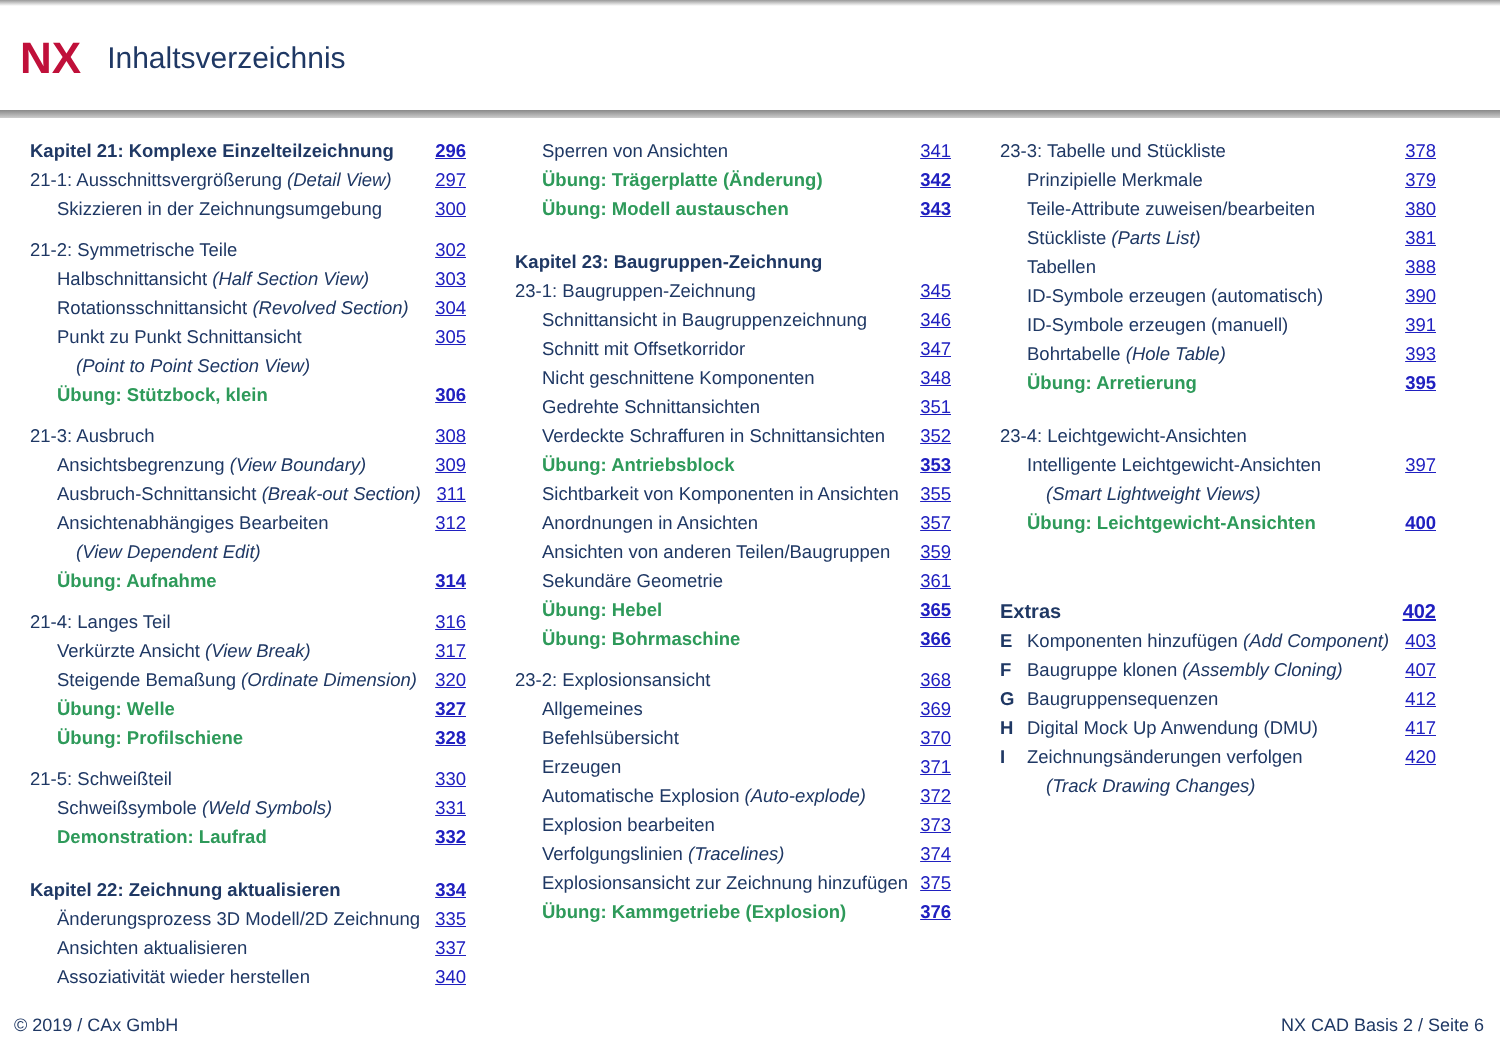NX Inhaltsverzeichnis
Kapitel 21: Komplexe Einzelteilzeichnung 296
21-1: Ausschnittsvergrößerung (Detail View) 297
Skizzieren in der Zeichnungsumgebung 300
21-2: Symmetrische Teile 302
Halbschnittansicht (Half Section View) 303
Rotationsschnittansicht (Revolved Section) 304
Punkt zu Punkt Schnittansicht 305
(Point to Point Section View)
Übung: Stützbock, klein 306
21-3: Ausbruch 308
Ansichtsbegrenzung (View Boundary) 309
Ausbruch-Schnittansicht (Break-out Section) 311
Ansichtenabhängiges Bearbeiten 312
(View Dependent Edit)
Übung: Aufnahme 314
21-4: Langes Teil 316
Verkürzte Ansicht (View Break) 317
Steigende Bemaßung (Ordinate Dimension) 320
Übung: Welle 327
Übung: Profilschiene 328
21-5: Schweißteil 330
Schweißsymbole (Weld Symbols) 331
Demonstration: Laufrad 332
Kapitel 22: Zeichnung aktualisieren 334
Änderungsprozess 3D Modell/2D Zeichnung 335
Ansichten aktualisieren 337
Assoziativität wieder herstellen 340
Sperren von Ansichten 341
Übung: Trägerplatte (Änderung) 342
Übung: Modell austauschen 343
Kapitel 23: Baugruppen-Zeichnung
23-1: Baugruppen-Zeichnung 345
Schnittansicht in Baugruppenzeichnung 346
Schnitt mit Offsetkorridor 347
Nicht geschnittene Komponenten 348
Gedrehte Schnittansichten 351
Verdeckte Schraffuren in Schnittansichten 352
Übung: Antriebsblock 353
Sichtbarkeit von Komponenten in Ansichten 355
Anordnungen in Ansichten 357
Ansichten von anderen Teilen/Baugruppen 359
Sekundäre Geometrie 361
Übung: Hebel 365
Übung: Bohrmaschine 366
23-2: Explosionsansicht 368
Allgemeines 369
Befehlsübersicht 370
Erzeugen 371
Automatische Explosion (Auto-explode) 372
Explosion bearbeiten 373
Verfolgungslinien (Tracelines) 374
Explosionsansicht zur Zeichnung hinzufügen 375
Übung: Kammgetriebe (Explosion) 376
23-3: Tabelle und Stückliste 378
Prinzipielle Merkmale 379
Teile-Attribute zuweisen/bearbeiten 380
Stückliste (Parts List) 381
Tabellen 388
ID-Symbole erzeugen (automatisch) 390
ID-Symbole erzeugen (manuell) 391
Bohrtabelle (Hole Table) 393
Übung: Arretierung 395
23-4: Leichtgewicht-Ansichten
Intelligente Leichtgewicht-Ansichten 397
(Smart Lightweight Views)
Übung: Leichtgewicht-Ansichten 400
Extras 402
E Komponenten hinzufügen (Add Component) 403
F Baugruppe klonen (Assembly Cloning) 407
G Baugruppensequenzen 412
H Digital Mock Up Anwendung (DMU) 417
I Zeichnungsänderungen verfolgen 420
(Track Drawing Changes)
© 2019 / CAx GmbH NX CAD Basis 2 / Seite 6